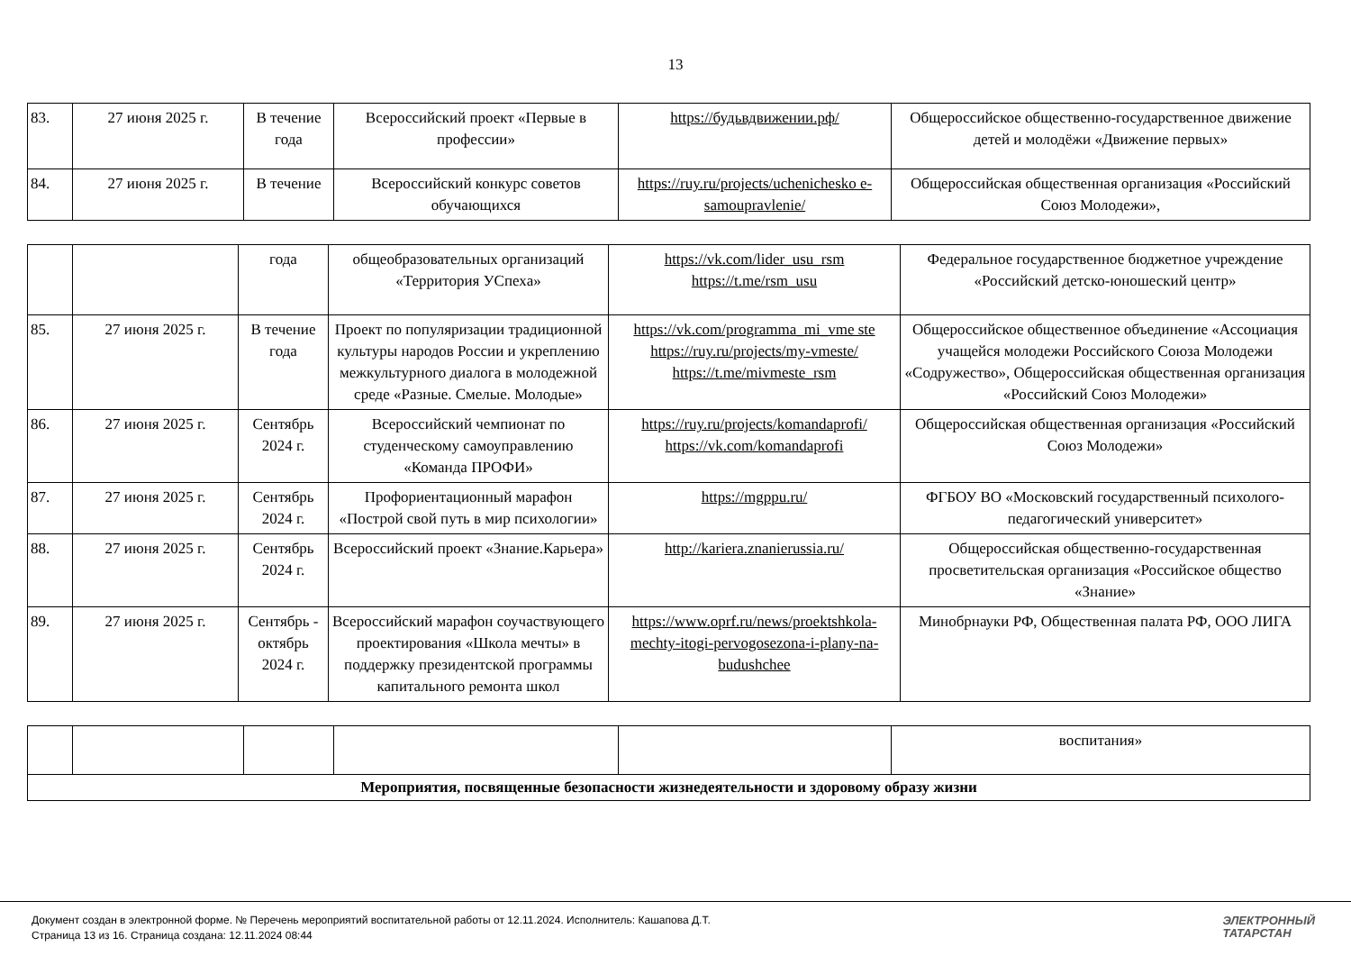13
| 83. | 27 июня 2025 г. | В течение года | Всероссийский проект «Первые в профессии» | https://будьвдвижении.рф/ | Общероссийское общественно-государственное движение детей и молодёжи «Движение первых» |
| 84. | 27 июня 2025 г. | В течение | Всероссийский конкурс советов обучающихся | https://ruy.ru/projects/uchenichesko e-samoupravlenie/ | Общероссийская общественная организация «Российский Союз Молодежи», |
| | | года | общеобразовательных организаций «Территория УСпеха» | https://vk.com/lider_usu_rsm https://t.me/rsm_usu | Федеральное государственное бюджетное учреждение «Российский детско-юношеский центр» |
| 85. | 27 июня 2025 г. | В течение года | Проект по популяризации традиционной культуры народов России и укреплению межкультурного диалога в молодежной среде «Разные. Смелые. Молодые» | https://vk.com/programma_mi_vme ste https://ruy.ru/projects/my-vmeste/ https://t.me/mivmeste_rsm | Общероссийское общественное объединение «Ассоциация учащейся молодежи Российского Союза Молодежи «Содружество», Общероссийская общественная организация «Российский Союз Молодежи» |
| 86. | 27 июня 2025 г. | Сентябрь 2024 г. | Всероссийский чемпионат по студенческому самоуправлению «Команда ПРОФИ» | https://ruy.ru/projects/komandaprofi/ https://vk.com/komandaprofi | Общероссийская общественная организация «Российский Союз Молодежи» |
| 87. | 27 июня 2025 г. | Сентябрь 2024 г. | Профориентационный марафон «Построй свой путь в мир психологии» | https://mgppu.ru/ | ФГБОУ ВО «Московский государственный психолого- педагогический университет» |
| 88. | 27 июня 2025 г. | Сентябрь 2024 г. | Всероссийский проект «Знание.Карьера» | http://kariera.znanierussia.ru/ | Общероссийская общественно-государственная просветительская организация «Российское общество «Знание» |
| 89. | 27 июня 2025 г. | Сентябрь - октябрь 2024 г. | Всероссийский марафон соучаствующего проектирования «Школа мечты» в поддержку президентской программы капитального ремонта школ | https://www.oprf.ru/news/proektshkola-mechty-itogi-pervogosezona-i-plany-na-budushchee | Минобрнауки РФ, Общественная палата РФ, ООО ЛИГА |
| | | | | | воспитания» |
| Мероприятия, посвященные безопасности жизнедеятельности и здоровому образу жизни | | | | | |
Документ создан в электронной форме. № Перечень мероприятий воспитательной работы от 12.11.2024. Исполнитель: Кашапова Д.Т.
Страница 13 из 16. Страница создана: 12.11.2024 08:44
ЭЛЕКТРОННЫЙ
ТАТАРСТАН